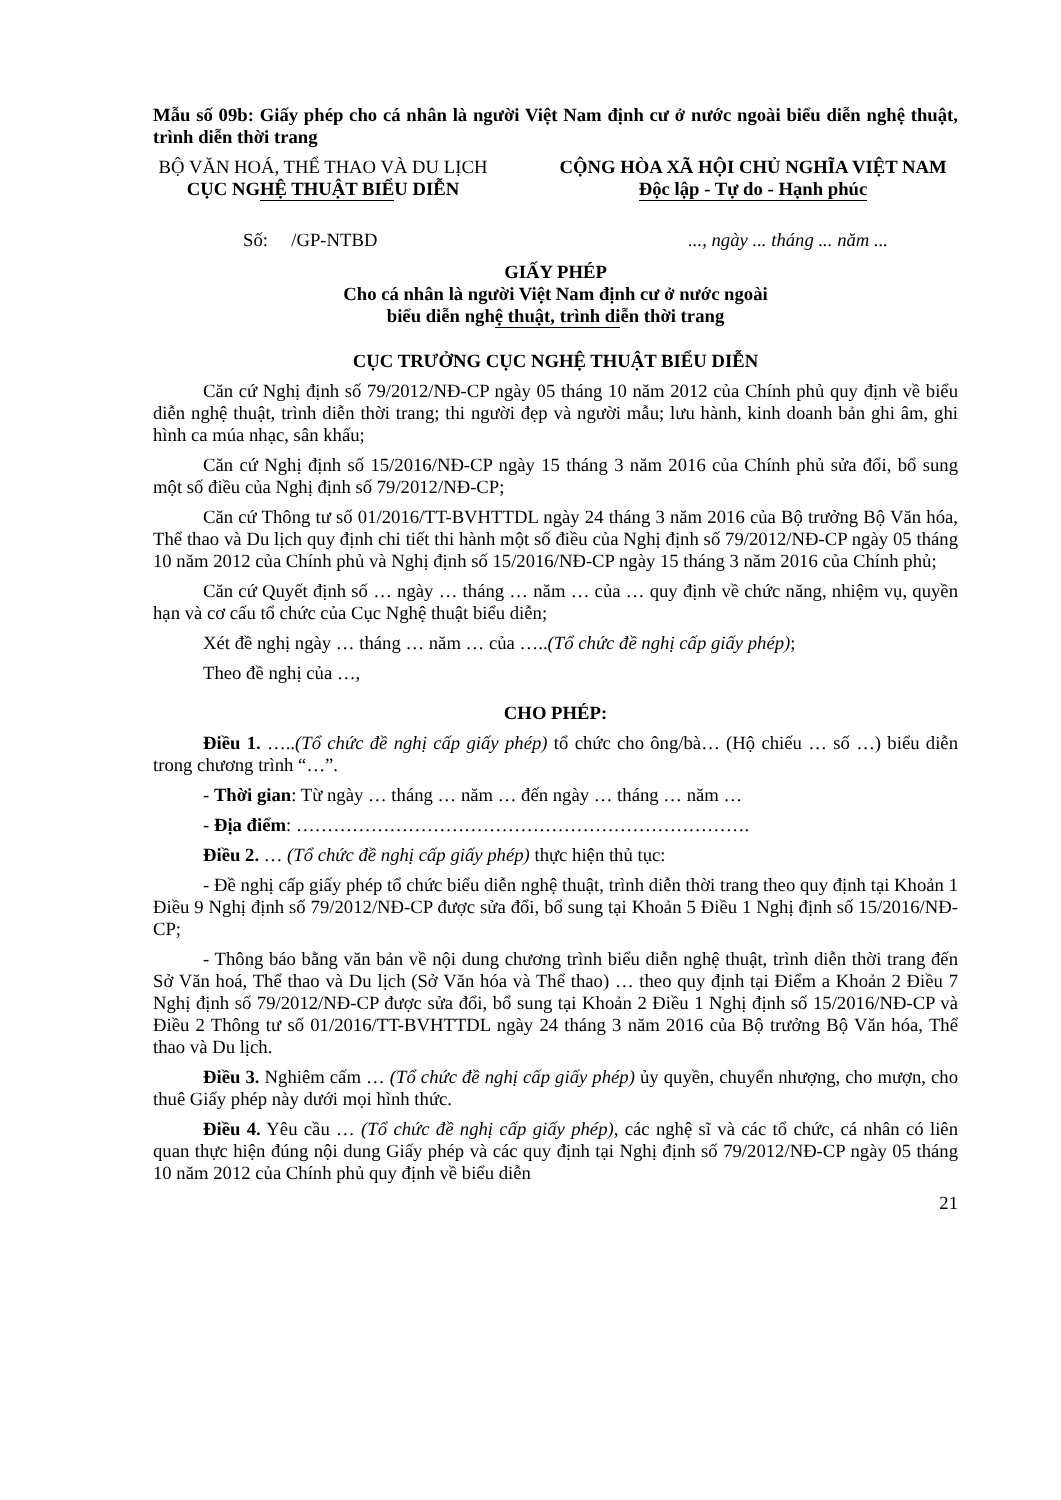Mẫu số 09b: Giấy phép cho cá nhân là người Việt Nam định cư ở nước ngoài biểu diễn nghệ thuật, trình diễn thời trang
BỘ VĂN HOÁ, THỂ THAO VÀ DU LỊCH
CỤC NGHỆ THUẬT BIỂU DIỄN
CỘNG HÒA XÃ HỘI CHỦ NGHĨA VIỆT NAM
Độc lập - Tự do - Hạnh phúc
Số: /GP-NTBD..., ngày ... tháng ... năm ...
GIẤY PHÉP
Cho cá nhân là người Việt Nam định cư ở nước ngoài
biểu diễn nghệ thuật, trình diễn thời trang
CỤC TRƯỞNG CỤC NGHỆ THUẬT BIỂU DIỄN
Căn cứ Nghị định số 79/2012/NĐ-CP ngày 05 tháng 10 năm 2012 của Chính phủ quy định về biểu diễn nghệ thuật, trình diễn thời trang; thi người đẹp và người mẫu; lưu hành, kinh doanh bản ghi âm, ghi hình ca múa nhạc, sân khấu;
Căn cứ Nghị định số 15/2016/NĐ-CP ngày 15 tháng 3 năm 2016 của Chính phủ sửa đổi, bổ sung một số điều của Nghị định số 79/2012/NĐ-CP;
Căn cứ Thông tư số 01/2016/TT-BVHTTDL ngày 24 tháng 3 năm 2016 của Bộ trưởng Bộ Văn hóa, Thể thao và Du lịch quy định chi tiết thi hành một số điều của Nghị định số 79/2012/NĐ-CP ngày 05 tháng 10 năm 2012 của Chính phủ và Nghị định số 15/2016/NĐ-CP ngày 15 tháng 3 năm 2016 của Chính phủ;
Căn cứ Quyết định số … ngày … tháng … năm … của … quy định về chức năng, nhiệm vụ, quyền hạn và cơ cấu tổ chức của Cục Nghệ thuật biểu diễn;
Xét đề nghị ngày … tháng … năm … của …..(Tổ chức đề nghị cấp giấy phép);
Theo đề nghị của …,
CHO PHÉP:
Điều 1. …..(Tổ chức đề nghị cấp giấy phép) tổ chức cho ông/bà… (Hộ chiếu … số …) biểu diễn trong chương trình “…”.
- Thời gian: Từ ngày … tháng … năm … đến ngày … tháng … năm …
- Địa điểm: ……………………………………………………………….
Điều 2. … (Tổ chức đề nghị cấp giấy phép) thực hiện thủ tục:
- Đề nghị cấp giấy phép tổ chức biểu diễn nghệ thuật, trình diễn thời trang theo quy định tại Khoản 1 Điều 9 Nghị định số 79/2012/NĐ-CP được sửa đổi, bổ sung tại Khoản 5 Điều 1 Nghị định số 15/2016/NĐ-CP;
- Thông báo bằng văn bản về nội dung chương trình biểu diễn nghệ thuật, trình diễn thời trang đến Sở Văn hoá, Thể thao và Du lịch (Sở Văn hóa và Thể thao) … theo quy định tại Điểm a Khoản 2 Điều 7 Nghị định số 79/2012/NĐ-CP được sửa đổi, bổ sung tại Khoản 2 Điều 1 Nghị định số 15/2016/NĐ-CP và Điều 2 Thông tư số 01/2016/TT-BVHTTDL ngày 24 tháng 3 năm 2016 của Bộ trưởng Bộ Văn hóa, Thể thao và Du lịch.
Điều 3. Nghiêm cấm … (Tổ chức đề nghị cấp giấy phép) ủy quyền, chuyển nhượng, cho mượn, cho thuê Giấy phép này dưới mọi hình thức.
Điều 4. Yêu cầu … (Tổ chức đề nghị cấp giấy phép), các nghệ sĩ và các tổ chức, cá nhân có liên quan thực hiện đúng nội dung Giấy phép và các quy định tại Nghị định số 79/2012/NĐ-CP ngày 05 tháng 10 năm 2012 của Chính phủ quy định về biểu diễn
21